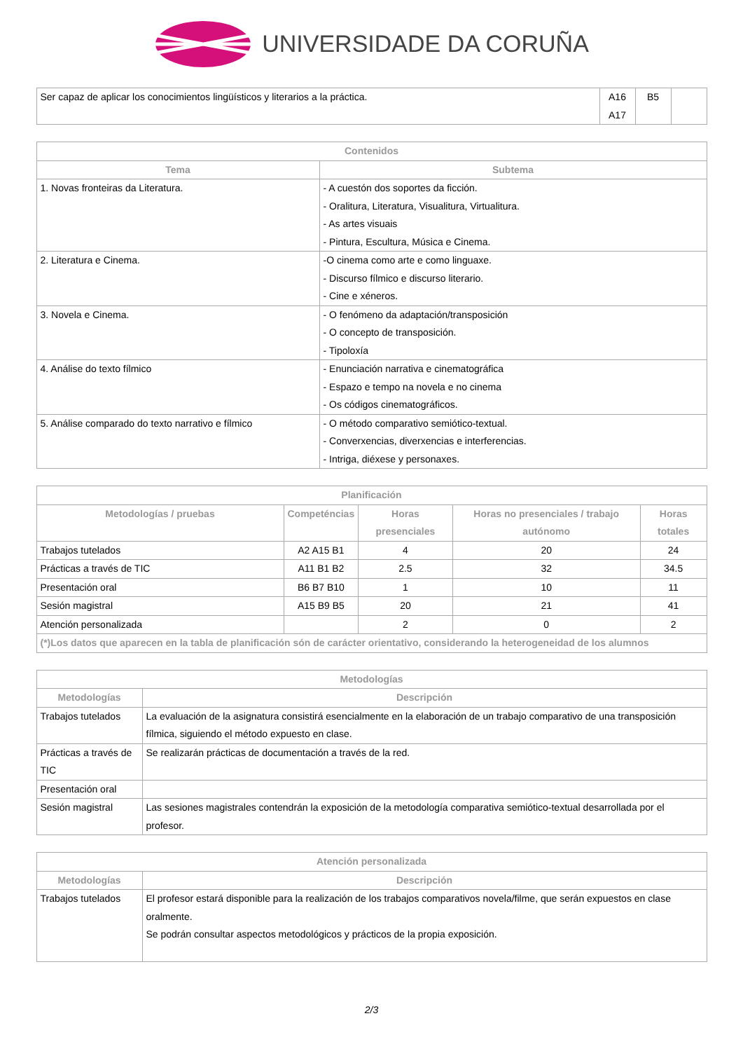UNIVERSIDADE DA CORUÑA
| Ser capaz de aplicar los conocimientos lingüísticos y literarios a la práctica. | A16 A17 | B5 | |
| Contenidos | |
| --- | --- |
| Tema | Subtema |
| 1. Novas fronteiras da Literatura. | - A cuestón dos soportes da ficción. - Oralitura, Literatura, Visualitura, Virtualitura. - As artes visuais - Pintura, Escultura, Música e Cinema. |
| 2. Literatura e Cinema. | -O cinema como arte e como linguaxe. - Discurso fílmico e discurso literario. - Cine e xéneros. |
| 3. Novela e Cinema. | - O fenómeno da adaptación/transposición - O concepto de transposición. - Tipoloxía |
| 4. Análise do texto fílmico | - Enunciación narrativa e cinematográfica - Espazo e tempo na novela e no cinema - Os códigos cinematográficos. |
| 5. Análise comparado do texto narrativo e fílmico | - O método comparativo semiótico-textual. - Converxencias, diverxencias e interferencias. - Intriga, diéxese y personaxes. |
| Planificación | | | | |
| --- | --- | --- | --- | --- |
| Metodologías / pruebas | Competéncias | Horas presenciales | Horas no presenciales / trabajo autónomo | Horas totales |
| Trabajos tutelados | A2 A15 B1 | 4 | 20 | 24 |
| Prácticas a través de TIC | A11 B1 B2 | 2.5 | 32 | 34.5 |
| Presentación oral | B6 B7 B10 | 1 | 10 | 11 |
| Sesión magistral | A15 B9 B5 | 20 | 21 | 41 |
| Atención personalizada | | 2 | 0 | 2 |
| (*)Los datos que aparecen en la tabla de planificación són de carácter orientativo, considerando la heterogeneidad de los alumnos | | | | |
| Metodologías | |
| --- | --- |
| Metodologías | Descripción |
| Trabajos tutelados | La evaluación de la asignatura consistirá esencialmente en la elaboración de un trabajo comparativo de una transposición fílmica, siguiendo el método expuesto en clase. |
| Prácticas a través de TIC | Se realizarán prácticas de documentación a través de la red. |
| Presentación oral | |
| Sesión magistral | Las sesiones magistrales contendrán la exposición de la metodología comparativa semiótico-textual desarrollada por el profesor. |
| Atención personalizada | |
| --- | --- |
| Metodologías | Descripción |
| Trabajos tutelados | El profesor estará disponible para la realización de los trabajos comparativos novela/filme, que serán expuestos en clase oralmente. Se podrán consultar aspectos metodológicos y prácticos de la propia exposición. |
2/3